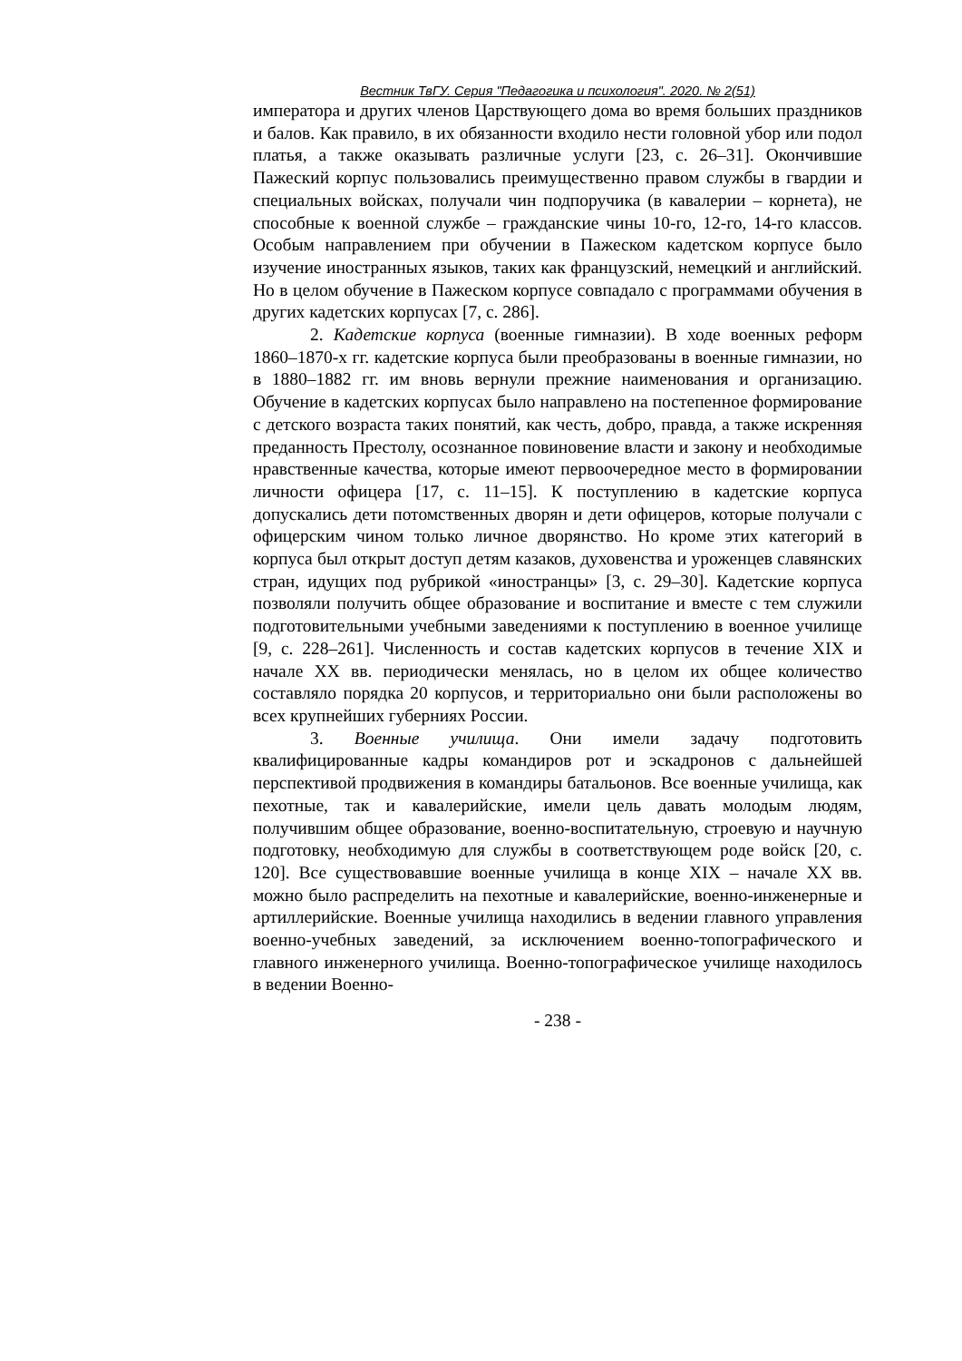Вестник ТвГУ. Серия "Педагогика и психология". 2020. № 2(51)
императора и других членов Царствующего дома во время больших праздников и балов. Как правило, в их обязанности входило нести головной убор или подол платья, а также оказывать различные услуги [23, с. 26–31]. Окончившие Пажеский корпус пользовались преимущественно правом службы в гвардии и специальных войсках, получали чин подпоручика (в кавалерии – корнета), не способные к военной службе – гражданские чины 10-го, 12-го, 14-го классов. Особым направлением при обучении в Пажеском кадетском корпусе было изучение иностранных языков, таких как французский, немецкий и английский. Но в целом обучение в Пажеском корпусе совпадало с программами обучения в других кадетских корпусах [7, с. 286].
2. Кадетские корпуса (военные гимназии). В ходе военных реформ 1860–1870-х гг. кадетские корпуса были преобразованы в военные гимназии, но в 1880–1882 гг. им вновь вернули прежние наименования и организацию. Обучение в кадетских корпусах было направлено на постепенное формирование с детского возраста таких понятий, как честь, добро, правда, а также искренняя преданность Престолу, осознанное повиновение власти и закону и необходимые нравственные качества, которые имеют первоочередное место в формировании личности офицера [17, с. 11–15]. К поступлению в кадетские корпуса допускались дети потомственных дворян и дети офицеров, которые получали с офицерским чином только личное дворянство. Но кроме этих категорий в корпуса был открыт доступ детям казаков, духовенства и уроженцев славянских стран, идущих под рубрикой «иностранцы» [3, с. 29–30]. Кадетские корпуса позволяли получить общее образование и воспитание и вместе с тем служили подготовительными учебными заведениями к поступлению в военное училище [9, с. 228–261]. Численность и состав кадетских корпусов в течение XIX и начале XX вв. периодически менялась, но в целом их общее количество составляло порядка 20 корпусов, и территориально они были расположены во всех крупнейших губерниях России.
3. Военные училища. Они имели задачу подготовить квалифицированные кадры командиров рот и эскадронов с дальнейшей перспективой продвижения в командиры батальонов. Все военные училища, как пехотные, так и кавалерийские, имели цель давать молодым людям, получившим общее образование, военно-воспитательную, строевую и научную подготовку, необходимую для службы в соответствующем роде войск [20, с. 120]. Все существовавшие военные училища в конце XIX – начале XX вв. можно было распределить на пехотные и кавалерийские, военно-инженерные и артиллерийские. Военные училища находились в ведении главного управления военно-учебных заведений, за исключением военно-топографического и главного инженерного училища. Военно-топографическое училище находилось в ведении Военно-
- 238 -